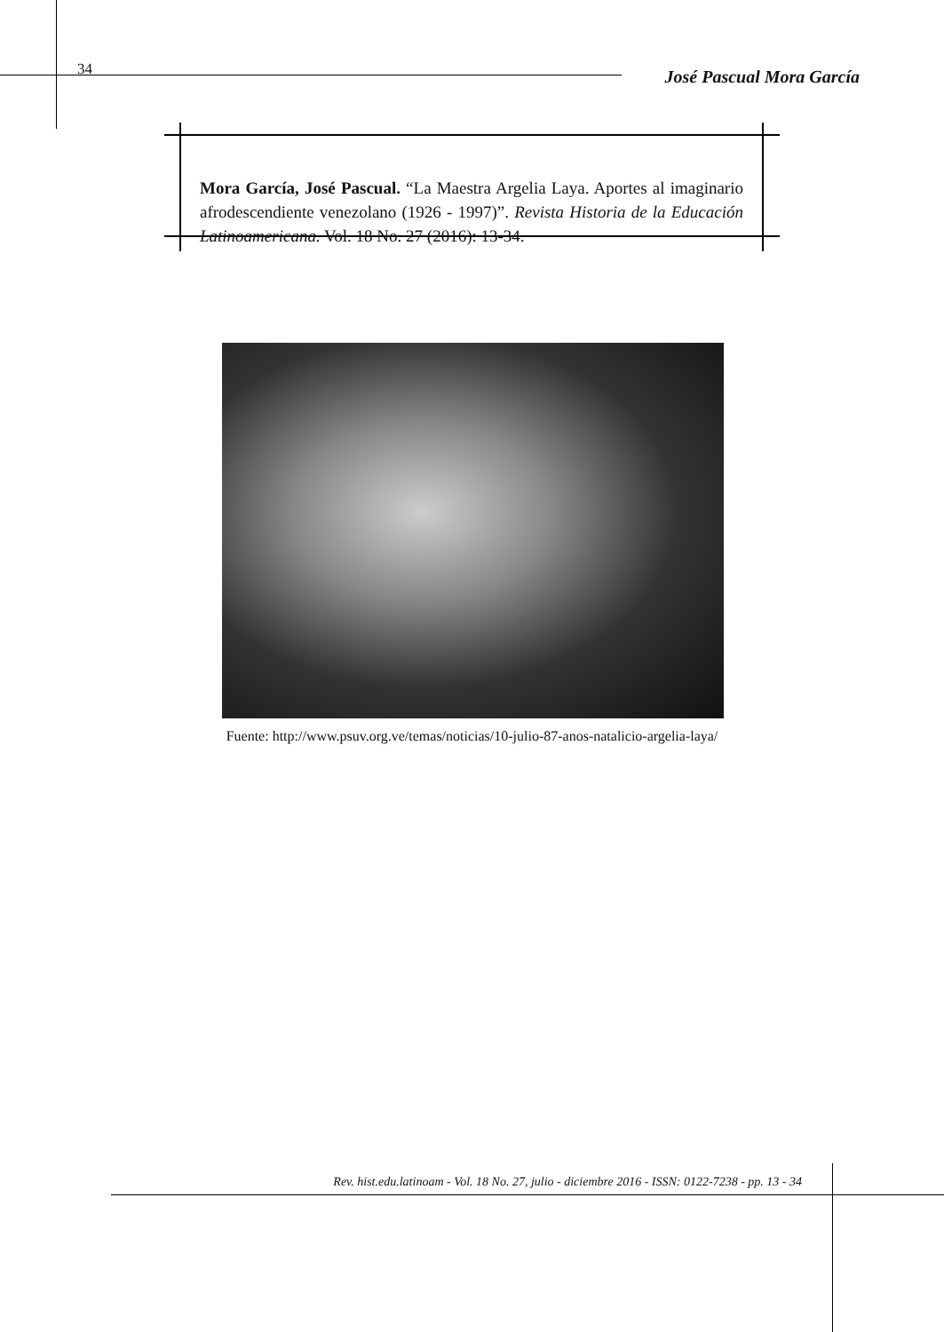34 José Pascual Mora García
Mora García, José Pascual. “La Maestra Argelia Laya. Aportes al imaginario afrodescendiente venezolano (1926 - 1997)”. Revista Historia de la Educación Latinoamericana. Vol. 18 No. 27 (2016): 13-34.
Fuente: http://www.psuv.org.ve/temas/noticias/10-julio-87-anos-natalicio-argelia-laya/
Rev. hist.edu.latinoam - Vol. 18 No. 27, julio - diciembre 2016 - ISSN: 0122-7238 - pp. 13 - 34